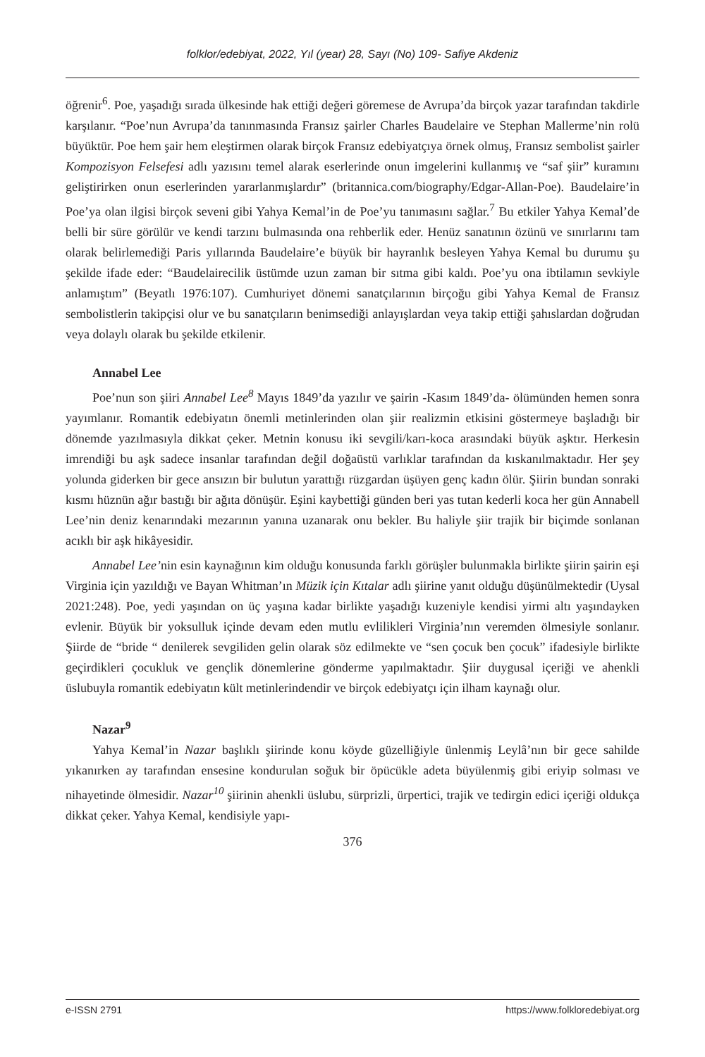folklor/edebiyat, 2022, Yıl (year) 28, Sayı (No) 109- Safiye Akdeniz
öğrenir<sup>6</sup>. Poe, yaşadığı sırada ülkesinde hak ettiği değeri göremese de Avrupa’da birçok yazar tarafından takdirle karşılanır. “Poe’nun Avrupa’da tanınmasında Fransız şairler Charles Baudelaire ve Stephan Mallerme’nin rolü büyüktür. Poe hem şair hem eleştirmen olarak birçok Fransız edebiyatçıya örnek olmuş, Fransız sembolist şairler Kompozisyon Felsefesi adlı yazısını temel alarak eserlerinde onun imgelerini kullanmış ve “saf şiir” kuramını geliştirirken onun eserlerinden yararlanmışlardır” (britannica.com/biography/Edgar-Allan-Poe). Baudelaire’in Poe’ya olan ilgisi birçok seveni gibi Yahya Kemal’in de Poe’yu tanımasını sağlar.<sup>7</sup> Bu etkiler Yahya Kemal’de belli bir süre görülür ve kendi tarzını bulmasında ona rehberlik eder. Henüz sanatının özünü ve sınırlarını tam olarak belirlemediği Paris yıllarında Baudelaire’e büyük bir hayranlık besleyen Yahya Kemal bu durumu şu şekilde ifade eder: “Baudelairecilik üstümde uzun zaman bir sıtma gibi kaldı. Poe’yu ona ibtilamın sevkiyle anlamıştım” (Beyatlı 1976:107). Cumhuriyet dönemi sanatçılarının birçoğu gibi Yahya Kemal de Fransız sembolistlerin takipçisi olur ve bu sanatçıların benimsediği anlayışlardan veya takip ettiği şahıslardan doğrudan veya dolaylı olarak bu şekilde etkilenir.
Annabel Lee
Poe’nun son şiiri Annabel Lee<sup>8</sup> Mayıs 1849’da yazılır ve şairin -Kasım 1849’da- ölümünden hemen sonra yayımlanır. Romantik edebiyatın önemli metinlerinden olan şiir realizmin etkisini göstermeye başladığı bir dönemde yazılmasıyla dikkat çeker. Metnin konusu iki sevgili/karı-koca arasındaki büyük aşktır. Herkesin imrendiği bu aşk sadece insanlar tarafından değil doğaüstü varlıklar tarafından da kıskanılmaktadır. Her şey yolunda giderken bir gece ansızın bir bulutun yarattığı rüzgardan üşüyen genç kadın ölür. Şiirin bundan sonraki kısmı hüznün ağır bastığı bir ağıta dönüşür. Eşini kaybettiği günden beri yas tutan kederli koca her gün Annabell Lee’nin deniz kenarındaki mezarının yanına uzanarak onu bekler. Bu haliyle şiir trajik bir biçimde sonlanan acıklı bir aşk hikâyesidir.
Annabel Lee’nin esin kaynağının kim olduğu konusunda farklı görüşler bulunmakla birlikte şiirin şairin eşi Virginia için yazıldığı ve Bayan Whitman’ın Müzik için Kıtalar adlı şiirine yanıt olduğu düşünülmektedir (Uysal 2021:248). Poe, yedi yaşından on üç yaşına kadar birlikte yaşadığı kuzeniyle kendisi yirmi altı yaşındayken evlenir. Büyük bir yoksulluk içinde devam eden mutlu evlilikleri Virginia’nın veremden ölmesiyle sonlanır. Şiirde de “bride “ denilerek sevgiliden gelin olarak söz edilmekte ve “sen çocuk ben çocuk” ifadesiyle birlikte geçirdikleri çocukluk ve gençlik dönemlerine gönderme yapılmaktadır. Şiir duygusal içeriği ve ahenkli üslubuyla romantik edebiyatın kült metinlerindendir ve birçok edebiyatçı için ilham kaynağı olur.
Nazar<sup>9</sup>
Yahya Kemal’in Nazar başlıklı şiirinde konu köyde güzelliğiyle ünlenmiş Leylâ’nın bir gece sahilde yıkanırken ay tarafından ensesine kondurulan soğuk bir öpücükle adeta büyülenmiş gibi eriyip solması ve nihayetinde ölmesidir. Nazar<sup>10</sup> şiirinin ahenkli üslubu, sürprizli, ürpertici, trajik ve tedirgin edici içeriği oldukça dikkat çeker. Yahya Kemal, kendisiyle yapı-
376
e-ISSN 2791 https://www.folkloredebiyat.org